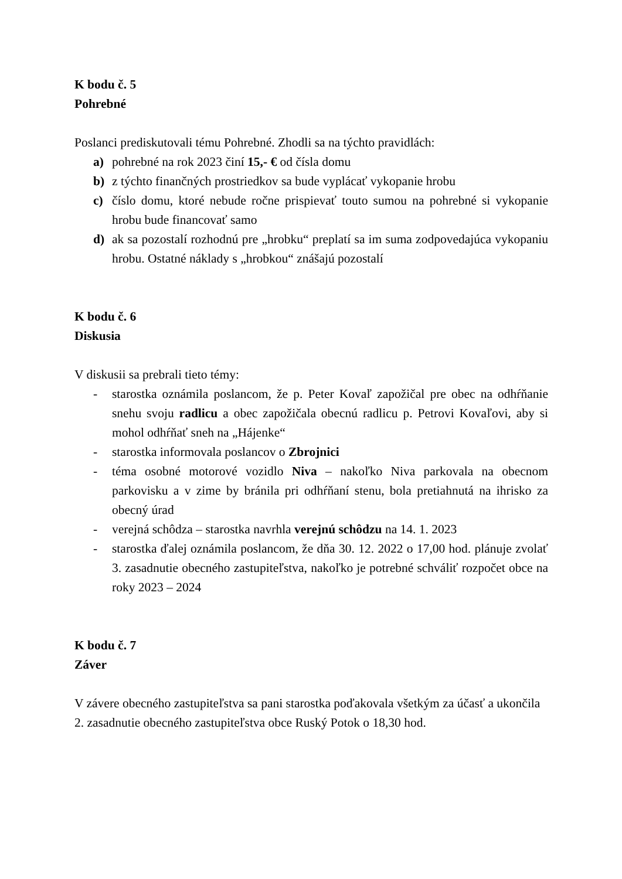K bodu č. 5
Pohrebné
Poslanci prediskutovali tému Pohrebné. Zhodli sa na týchto pravidlách:
a) pohrebné na rok 2023 činí 15,- € od čísla domu
b) z týchto finančných prostriedkov sa bude vyplácať vykopanie hrobu
c) číslo domu, ktoré nebude ročne prispievať touto sumou na pohrebné si vykopanie hrobu bude financovať samo
d) ak sa pozostalí rozhodnú pre „hrobku“ preplatí sa im suma zodpovedajúca vykopaniu hrobu. Ostatné náklady s „hrobkou“ znášajú pozostalí
K bodu č. 6
Diskusia
V diskusii sa prebrali tieto témy:
- starostka oznámila poslancom, že p. Peter Kovaľ zapožičal pre obec na odhŕňanie snehu svoju radlicu a obec zapožičala obecnú radlicu p. Petrovi Kovaľovi, aby si mohol odhŕňať sneh na „Hájenke“
- starostka informovala poslancov o Zbrojnici
- téma osobné motorové vozidlo Niva – nakoľko Niva parkovala na obecnom parkovisku a v zime by bránila pri odhŕňaní stenu, bola pretiahnutá na ihrisko za obecný úrad
- verejná schôdza – starostka navrhla verejnú schôdzu na 14. 1. 2023
- starostka ďalej oznámila poslancom, že dňa 30. 12. 2022 o 17,00 hod. plánuje zvolať 3. zasadnutie obecného zastupiteľstva, nakoľko je potrebné schváliť rozpočet obce na roky 2023 – 2024
K bodu č. 7
Záver
V závere obecného zastupiteľstva sa pani starostka poďakovala všetkým za účasť a ukončila 2. zasadnutie obecného zastupiteľstva obce Ruský Potok o 18,30 hod.